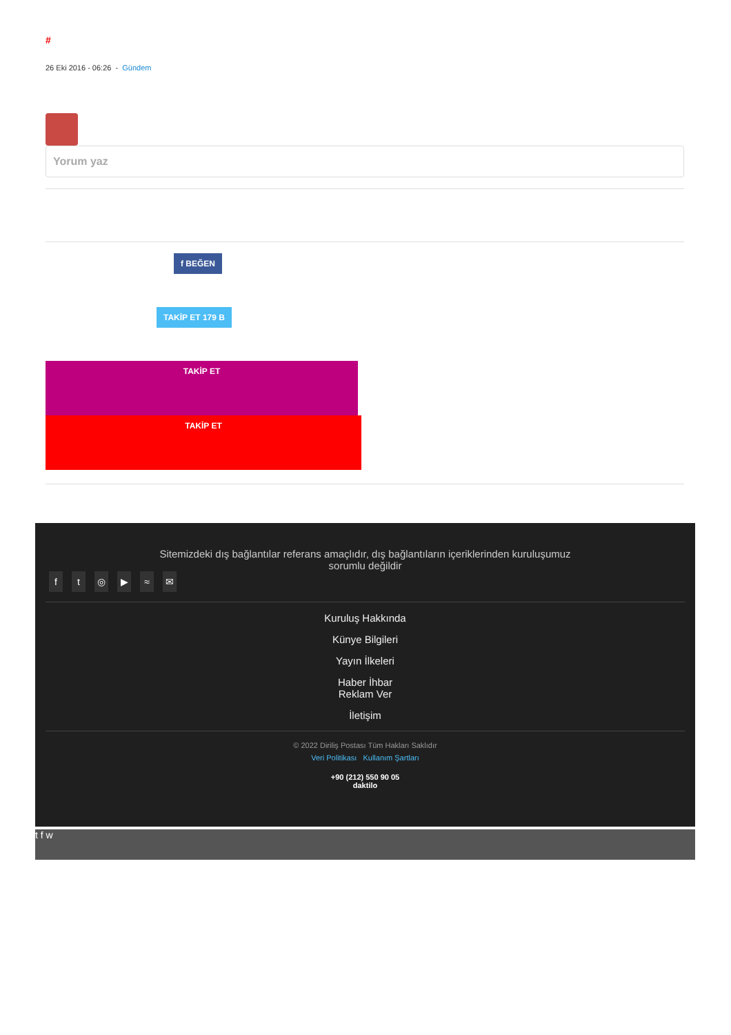#
26 Eki 2016 - 06:26 - Gündem
Yorum yaz
f BEĞEN
TAKİP ET 179 B
TAKİP ET
TAKİP ET
Sitemizdeki dış bağlantılar referans amaçlıdır, dış bağlantıların içeriklerinden kuruluşumuz sorumlu değildir
ft ◎ ▶ ≈ ✉
Kuruluş Hakkında
Künye Bilgileri
Yayın İlkeleri
Haber İhbar
Reklam Ver
İletişim
© 2022 Diriliş Postası Tüm Hakları Saklıdır
Veri Politikası Kullanım Şartları
+90 (212) 550 90 05
daktilo
t f w